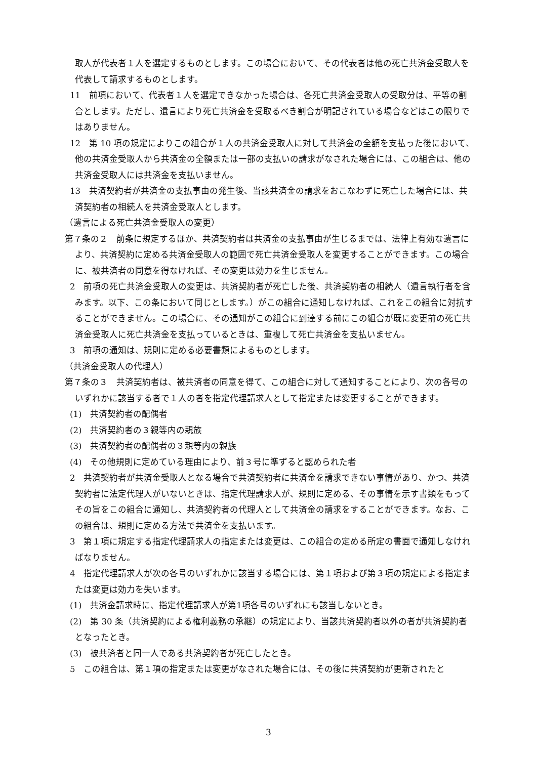取人が代表者１人を選定するものとします。この場合において、その代表者は他の死亡共済金受取人を代表して請求するものとします。
11　前項において、代表者１人を選定できなかった場合は、各死亡共済金受取人の受取分は、平等の割合とします。ただし、遺言により死亡共済金を受取るべき割合が明記されている場合などはこの限りではありません。
12　第 10 項の規定によりこの組合が１人の共済金受取人に対して共済金の全額を支払った後において、他の共済金受取人から共済金の全額または一部の支払いの請求がなされた場合には、この組合は、他の共済金受取人には共済金を支払いません。
13　共済契約者が共済金の支払事由の発生後、当該共済金の請求をおこなわずに死亡した場合には、共済契約者の相続人を共済金受取人とします。
（遺言による死亡共済金受取人の変更）
第７条の２　前条に規定するほか、共済契約者は共済金の支払事由が生じるまでは、法律上有効な遺言により、共済契約に定める共済金受取人の範囲で死亡共済金受取人を変更することができます。この場合に、被共済者の同意を得なければ、その変更は効力を生じません。
2　前項の死亡共済金受取人の変更は、共済契約者が死亡した後、共済契約者の相続人（遺言執行者を含みます。以下、この条において同じとします。）がこの組合に通知しなければ、これをこの組合に対抗することができません。この場合に、その通知がこの組合に到達する前にこの組合が既に変更前の死亡共済金受取人に死亡共済金を支払っているときは、重複して死亡共済金を支払いません。
3　前項の通知は、規則に定める必要書類によるものとします。
（共済金受取人の代理人）
第７条の３　共済契約者は、被共済者の同意を得て、この組合に対して通知することにより、次の各号のいずれかに該当する者で１人の者を指定代理請求人として指定または変更することができます。
(1)　共済契約者の配偶者
(2)　共済契約者の３親等内の親族
(3)　共済契約者の配偶者の３親等内の親族
(4)　その他規則に定めている理由により、前３号に準ずると認められた者
2　共済契約者が共済金受取人となる場合で共済契約者に共済金を請求できない事情があり、かつ、共済契約者に法定代理人がいないときは、指定代理請求人が、規則に定める、その事情を示す書類をもってその旨をこの組合に通知し、共済契約者の代理人として共済金の請求をすることができます。なお、この組合は、規則に定める方法で共済金を支払います。
3　第１項に規定する指定代理請求人の指定または変更は、この組合の定める所定の書面で通知しなければなりません。
4　指定代理請求人が次の各号のいずれかに該当する場合には、第１項および第３項の規定による指定または変更は効力を失います。
(1)　共済金請求時に、指定代理請求人が第1項各号のいずれにも該当しないとき。
(2)　第 30 条（共済契約による権利義務の承継）の規定により、当該共済契約者以外の者が共済契約者となったとき。
(3)　被共済者と同一人である共済契約者が死亡したとき。
5　この組合は、第１項の指定または変更がなされた場合には、その後に共済契約が更新されたと
3